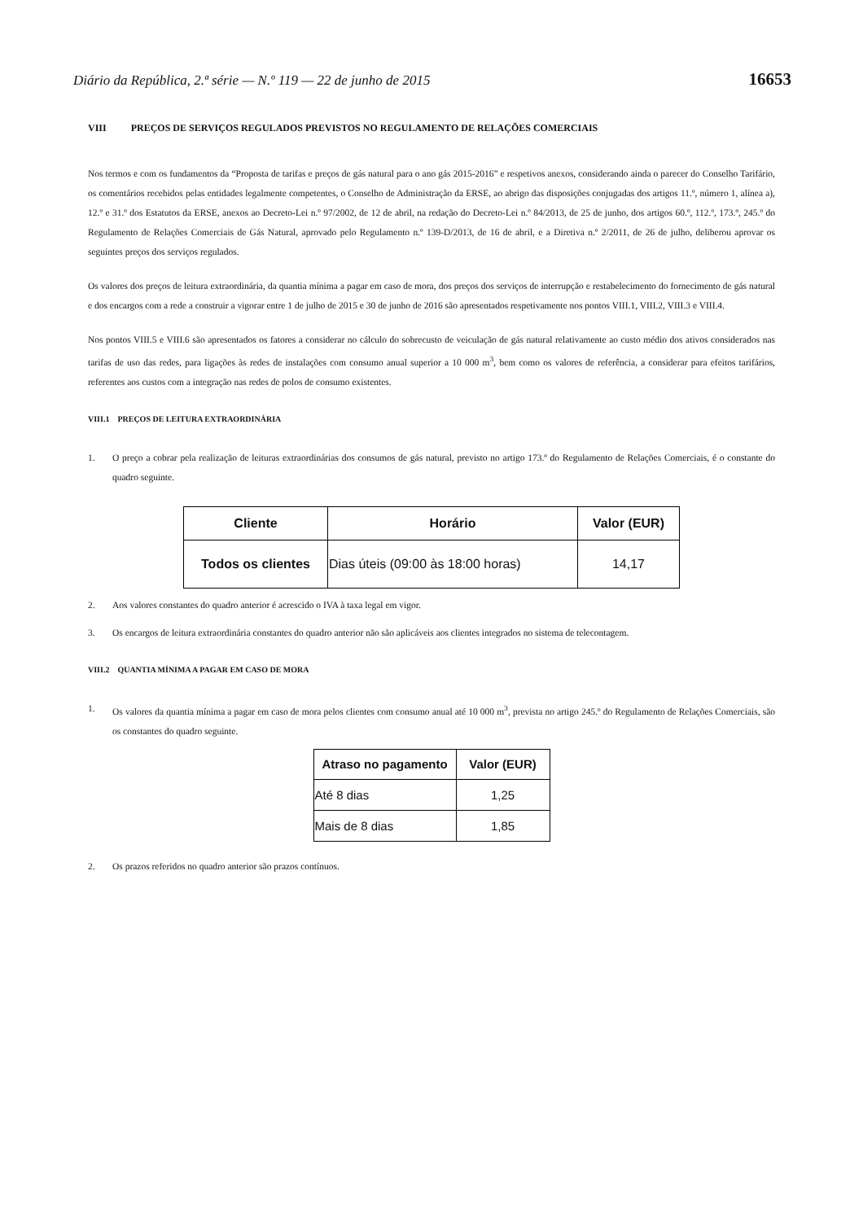Diário da República, 2.ª série — N.º 119 — 22 de junho de 2015 16653
VIII PREÇOS DE SERVIÇOS REGULADOS PREVISTOS NO REGULAMENTO DE RELAÇÕES COMERCIAIS
Nos termos e com os fundamentos da “Proposta de tarifas e preços de gás natural para o ano gás 2015-2016” e respetivos anexos, considerando ainda o parecer do Conselho Tarifário, os comentários recebidos pelas entidades legalmente competentes, o Conselho de Administração da ERSE, ao abrigo das disposições conjugadas dos artigos 11.º, número 1, alínea a), 12.º e 31.º dos Estatutos da ERSE, anexos ao Decreto-Lei n.º 97/2002, de 12 de abril, na redação do Decreto-Lei n.º 84/2013, de 25 de junho, dos artigos 60.º, 112.º, 173.º, 245.º do Regulamento de Relações Comerciais de Gás Natural, aprovado pelo Regulamento n.º 139-D/2013, de 16 de abril, e a Diretiva n.º 2/2011, de 26 de julho, deliberou aprovar os seguintes preços dos serviços regulados.
Os valores dos preços de leitura extraordinária, da quantia mínima a pagar em caso de mora, dos preços dos serviços de interrupção e restabelecimento do fornecimento de gás natural e dos encargos com a rede a construir a vigorar entre 1 de julho de 2015 e 30 de junho de 2016 são apresentados respetivamente nos pontos VIII.1, VIII.2, VIII.3 e VIII.4.
Nos pontos VIII.5 e VIII.6 são apresentados os fatores a considerar no cálculo do sobrecusto de veiculação de gás natural relativamente ao custo médio dos ativos considerados nas tarifas de uso das redes, para ligações às redes de instalações com consumo anual superior a 10 000 m<sup>3</sup>, bem como os valores de referência, a considerar para efeitos tarifários, referentes aos custos com a integração nas redes de polos de consumo existentes.
VIII.1 PREÇOS DE LEITURA EXTRAORDINÁRIA
1. O preço a cobrar pela realização de leituras extraordinárias dos consumos de gás natural, previsto no artigo 173.º do Regulamento de Relações Comerciais, é o constante do quadro seguinte.
| Cliente | Horário | Valor (EUR) |
| --- | --- | --- |
| Todos os clientes | Dias úteis (09:00 às 18:00 horas) | 14,17 |
2. Aos valores constantes do quadro anterior é acrescido o IVA à taxa legal em vigor.
3. Os encargos de leitura extraordinária constantes do quadro anterior não são aplicáveis aos clientes integrados no sistema de telecontagem.
VIII.2 QUANTIA MÍNIMA A PAGAR EM CASO DE MORA
1. Os valores da quantia mínima a pagar em caso de mora pelos clientes com consumo anual até 10 000 m<sup>3</sup>, prevista no artigo 245.º do Regulamento de Relações Comerciais, são os constantes do quadro seguinte.
| Atraso no pagamento | Valor (EUR) |
| --- | --- |
| Até 8 dias | 1,25 |
| Mais de 8 dias | 1,85 |
2. Os prazos referidos no quadro anterior são prazos contínuos.